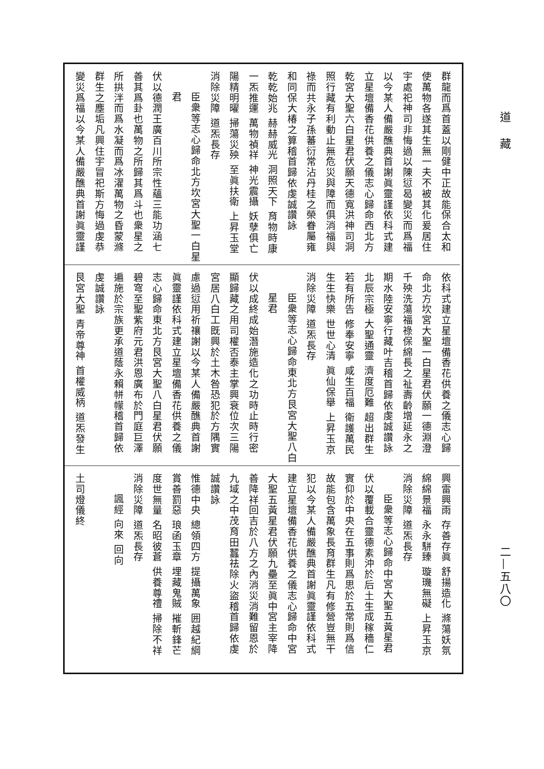道藏
二—五八〇
群龍而爲首蓋以剛健中正故能保合太和
使萬物各遂其生無一夫不被其化爰居住
宇處祀神司非悔過以陳愆曷變災而爲福
以今某人備嚴醮典首謝眞靈謹依科式建
立星壇備香花供養之儀志心歸命西北方
乾宮大聖六白星君伏願天德寬洪神司洞
照行藏有利動止無危災與障而俱消福與
祿而共永子孫蕃衍常沾丹桂之榮眷屬雍
和同保大椿之算稽首歸依虔誠讚詠
乾乾始兆 赫赫威光 洞照天下 育物時康
一炁推運 萬物禎祥 神光震攝 妖孽俱亡
陽精明曜 掃蕩災殃 至眞扶衛 上昇玉堂
消除災障 道炁長存
臣衆等志心歸命北方坎宮大聖一白星
君
伏以德潤王廣百川所宗性蘊三能功涵七
善其爲卦也萬物之所歸其爲斗也衆星之
所拱泮而爲水凝而爲冰濯萬物之昏蒙滌
群生之塵垢凡興住宇冒祀斯方悔過虔恭
變災爲福以今某人備嚴醮典首謝眞靈謹
依科式建立星壇備香花供養之儀志心歸
命北方坎宮大聖一白星君伏願一德淵澄
千殃洗蕩福祿保綿長之祉壽齡增延永之
期水陸安寧行藏叶吉稽首歸依虔誠讚詠
北辰宗極 大聖通靈 濟度厄難 超出群生
若有所告 修奉安寧 咸生百福 衛護萬民
生生快樂 世世心清 眞仙保舉 上昇玉京
消除災障 道炁長存
臣衆等志心歸命東北方艮宮大聖八白
星君
伏以成終成始潛施造化之功時止時行密
顯歸藏之用司權否泰主掌興衰位次三陽
宮居八白工既興於土木咎恐犯於方隅實
慮過愆用祈禳謝以今某人備嚴醮典首謝
眞靈謹依科式建立星壇備香花供養之儀
志心歸命東北方艮宮大聖八白星君伏願
碧穹至聖紫府元君洪恩廣布於門庭巨澤
遍施於宗族更承道蔭永賴帡幪稽首歸依
虔誠讚詠
艮宮大聖 青帝尊神 首權威柄 道炁發生
興雷興雨 存善存眞 舒揚造化 滌蕩妖氛
綿綿景福 永永駢臻 璇璣無礙 上昇玉京
消除災障 道炁長存
臣衆等志心歸命中宮大聖五黃星君
伏以覆載合靈德素沖於后土生成稼穡仁
實仰於中央在五事則爲思於五常則爲信
故能包含萬象長育群生凡有修營豈無干
犯以今某人備嚴醮典首謝眞靈謹依科式
建立星壇備香花供養之儀志心歸命中宮
大聖五黃星君伏願九壘至眞中宮主宰降
善降祥回吉於八方之內消災消難留恩於
九域之中茂育田蠶祛除火盜稽首歸依虔
誠讚詠
惟德中央 總領四方 提攝萬象 囲越紀綱
賞善罰惡 琅函玉章 埋藏鬼賊 摧斬鋒芒
度世無量 名昭彼蒼 供養尊禮 掃除不祥
消除災障 道炁長存
諷經 向來 回向
土司燈儀終